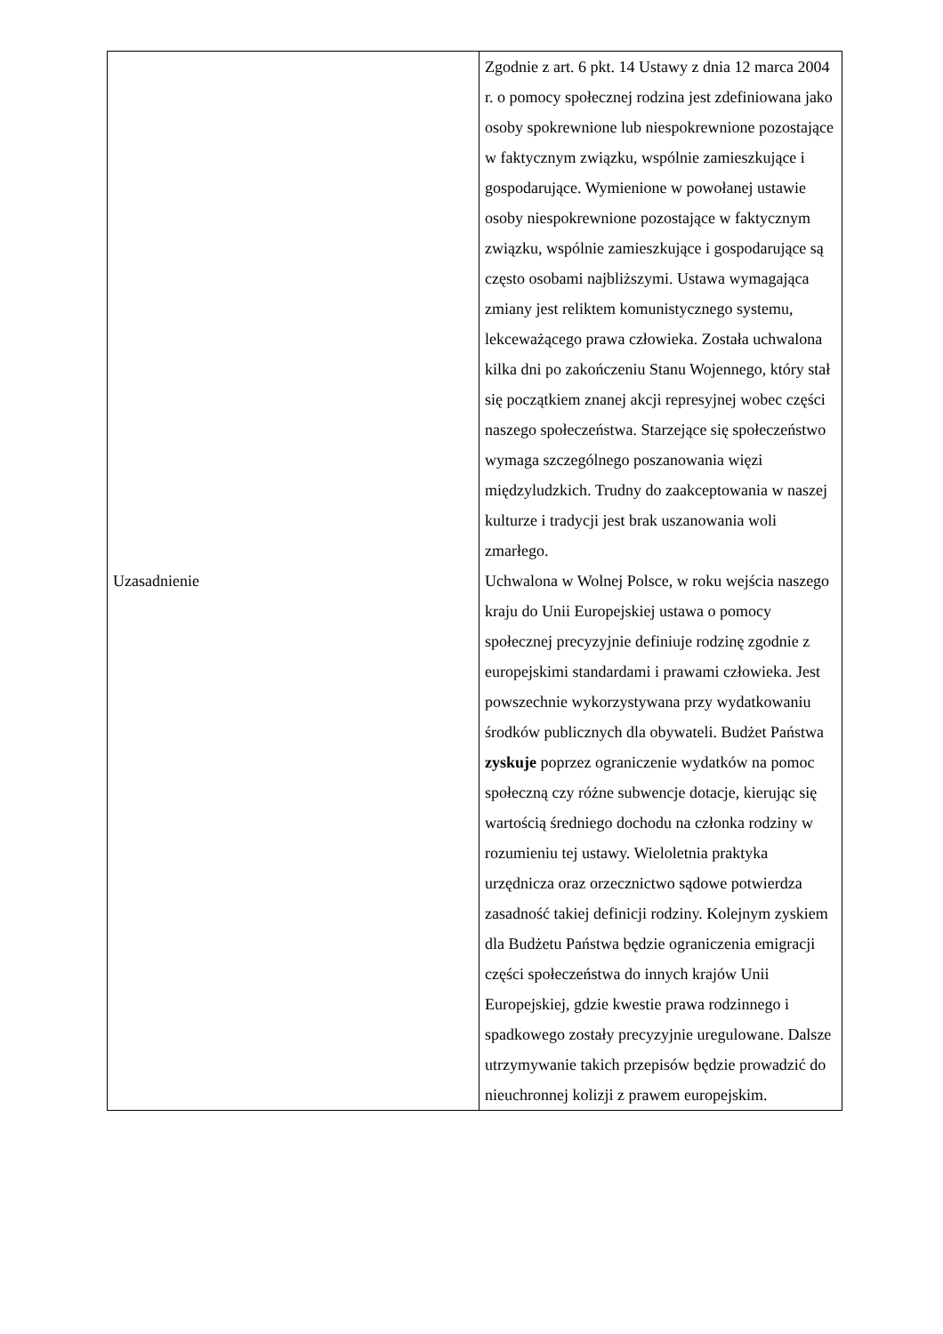| Uzasadnienie | Zgodnie z art. 6 pkt. 14 Ustawy z dnia 12 marca 2004 r. o pomocy społecznej rodzina jest zdefiniowana jako osoby spokrewnione lub niespokrewnione pozostające w faktycznym związku, wspólnie zamieszkujące i gospodarujące. Wymienione w powołanej ustawie osoby niespokrewnione pozostające w faktycznym związku, wspólnie zamieszkujące i gospodarujące są często osobami najbliższymi. Ustawa wymagająca zmiany jest reliktem komunistycznego systemu, lekceważącego prawa człowieka. Została uchwalona kilka dni po zakończeniu Stanu Wojennego, który stał się początkiem znanej akcji represyjnej wobec części naszego społeczeństwa. Starzejące się społeczeństwo wymaga szczególnego poszanowania więzi międzyludzkich. Trudny do zaakceptowania w naszej kulturze i tradycji jest brak uszanowania woli zmarłego. Uchwalona w Wolnej Polsce, w roku wejścia naszego kraju do Unii Europejskiej ustawa o pomocy społecznej precyzyjnie definiuje rodzinę zgodnie z europejskimi standardami i prawami człowieka. Jest powszechnie wykorzystywana przy wydatkowaniu środków publicznych dla obywateli. Budżet Państwa zyskuje poprzez ograniczenie wydatków na pomoc społeczną czy różne subwencje dotacje, kierując się wartością średniego dochodu na członka rodziny w rozumieniu tej ustawy. Wieloletnia praktyka urzędnicza oraz orzecznictwo sądowe potwierdza zasadność takiej definicji rodziny. Kolejnym zyskiem dla Budżetu Państwa będzie ograniczenia emigracji części społeczeństwa do innych krajów Unii Europejskiej, gdzie kwestie prawa rodzinnego i spadkowego zostały precyzyjnie uregulowane. Dalsze utrzymywanie takich przepisów będzie prowadzić do nieuchronnej kolizji z prawem europejskim. |